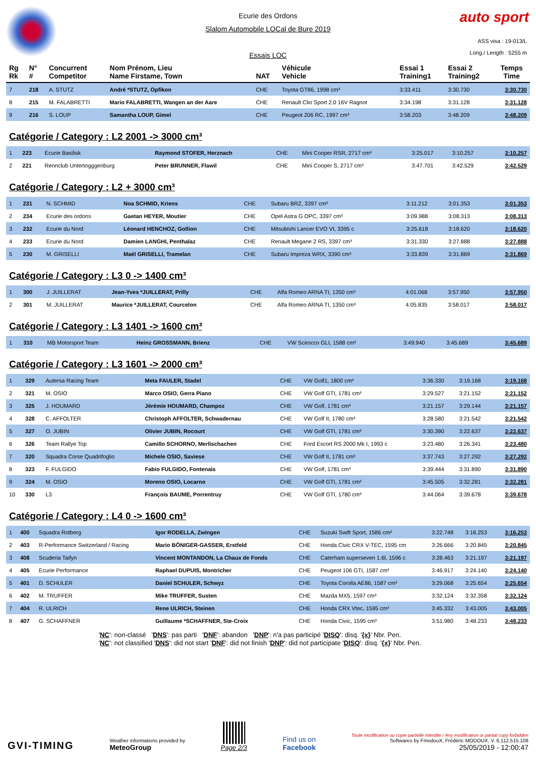auto sport
Ecurie des Ordons
Slalom Automobile LOCal de Bure 2019
Essais LOC
ASS visa : 19-013/L
Long./ Length : 5255 m
| Rg Rk | N° # | Concurrent Competitor | Nom Prénom, Lieu Name Firstame, Town | NAT | Véhicule Vehicle | Essai 1 Training1 | Essai 2 Training2 | Temps Time |
| --- | --- | --- | --- | --- | --- | --- | --- | --- |
| 7 | 218 | A. STUTZ | André *STUTZ, Opfikon | CHE | Toyota GT86, 1998 cm³ | 3:33.411 | 3:30.730 | 3:30.730 |
| 8 | 215 | M. FALABRETTI | Mario FALABRETTI, Wangen an der Aare | CHE | Renault Clio Sport 2.0 16V Ragnot | 3:34.198 | 3:31.128 | 3:31.128 |
| 9 | 216 | S. LOUP | Samantha LOUP, Gimel | CHE | Peugeot 206 RC, 1997 cm³ | 3:58.203 | 3:48.209 | 3:48.209 |
Catégorie / Category : L2 2001 -> 3000 cm³
| 1 | 223 | Ecurie Basilisk | Raymond STOFER, Herznach | CHE | Mini Cooper RSR, 2717 cm³ | 3:25.017 | 3:10.257 | 3:10.257 |
| 2 | 221 | Rennclub Untertogggenburg | Peter BRUNNER, Flawil | CHE | Mini Cooper S, 2717 cm³ | 3:47.701 | 3:42.529 | 3:42.529 |
Catégorie / Category : L2 + 3000 cm³
| 1 | 231 | N. SCHMID | Noa SCHMID, Kriens | CHE | Subaru BRZ, 3397 cm³ | 3:11.212 | 3:01.353 | 3:01.353 |
| 2 | 234 | Ecurie des ordons | Gaetan HEYER, Moutier | CHE | Opel Astra G OPC, 3397 cm³ | 3:09.988 | 3:08.313 | 3:08.313 |
| 3 | 232 | Ecurie du Nord | Léonard HENCHOZ, Gollion | CHE | Mitsubishi Lancer EVO VI, 3395 c | 3:25.618 | 3:18.620 | 3:18.620 |
| 4 | 233 | Ecurie du Nord | Damien LANGHI, Penthalaz | CHE | Renault Megane 2 RS, 3397 cm³ | 3:31.330 | 3:27.888 | 3:27.888 |
| 5 | 230 | M. GRISELLI | Maël GRISELLI, Tramelan | CHE | Subaru Impreza WRX, 3390 cm³ | 3:33.839 | 3:31.869 | 3:31.869 |
Catégorie / Category : L3 0 -> 1400 cm³
| 1 | 300 | J. JUILLERAT | Jean-Yves *JUILLERAT, Prilly | CHE | Alfa Romeo ARNA TI, 1350 cm³ | 4:01.068 | 3:57.950 | 3:57.950 |
| 2 | 301 | M. JUILLERAT | Maurice *JUILLERAT, Courcelon | CHE | Alfa Romeo ARNA TI, 1350 cm³ | 4:05.835 | 3:58.017 | 3:58.017 |
Catégorie / Category : L3 1401 -> 1600 cm³
| 1 | 310 | MB Motorsport Team | Heinz GROSSMANN, Brienz | CHE | VW Scirocco GLI, 1588 cm³ | 3:49.940 | 3:45.689 | 3:45.689 |
Catégorie / Category : L3 1601 -> 2000 cm³
| 1 | 329 | Autersa Racing Team | Meta FAULER, Stadel | CHE | VW Golf1, 1800 cm³ | 3:36.330 | 3:19.168 | 3:19.168 |
| 2 | 321 | M. OSIO | Marco OSIO, Gerra Piano | CHE | VW Golf GTI, 1781 cm³ | 3:29.527 | 3:21.152 | 3:21.152 |
| 3 | 325 | J. HOUMARD | Jérémie HOUMARD, Champoz | CHE | VW Golf, 1781 cm³ | 3:21.157 | 3:29.144 | 3:21.157 |
| 4 | 328 | C. AFFOLTER | Christoph AFFOLTER, Schwadernau | CHE | VW Golf II, 1780 cm³ | 3:28.580 | 3:21.542 | 3:21.542 |
| 5 | 327 | O. JUBIN | Olivier JUBIN, Rocourt | CHE | VW Golf GTI, 1781 cm³ | 3:30.390 | 3:22.637 | 3:22.637 |
| 6 | 326 | Team Rallye Top | Camillo SCHORNO, Merlischachen | CHE | Ford Escort RS 2000 Mk I, 1993 c | 3:23.480 | 3:26.341 | 3:23.480 |
| 7 | 320 | Squadra Corse Quadrifoglio | Michele OSIO, Saviese | CHE | VW Golf II, 1781 cm³ | 3:37.743 | 3:27.292 | 3:27.292 |
| 8 | 323 | F. FULGIDO | Fabio FULGIDO, Fontenais | CHE | VW Golf, 1781 cm³ | 3:39.444 | 3:31.890 | 3:31.890 |
| 9 | 324 | M. OSIO | Moreno OSIO, Locarno | CHE | VW Golf GTI, 1781 cm³ | 3:45.505 | 3:32.281 | 3:32.281 |
| 10 | 330 | L3 | François BAUME, Porrentruy | CHE | VW Golf GTI, 1780 cm³ | 3:44.064 | 3:39.678 | 3:39.678 |
Catégorie / Category : L4 0 -> 1600 cm³
| 1 | 400 | Squadra Rotberg | Igor RODELLA, Zwingen | CHE | Suzuki Swift Sport, 1586 cm³ | 3:22.748 | 3:16.253 | 3:16.253 |
| 2 | 403 | R-Performance Switzerland / Racing | Mario BÖNIGER-GASSER, Erstfeld | CHE | Honda Civic CRX V-TEC, 1595 cm | 3:26.666 | 3:20.845 | 3:20.845 |
| 3 | 408 | Scuderia Taifyn | Vincent MONTANDON, La Chaux de Fonds | CHE | Caterham superseven 1.6l, 1596 c | 3:28.463 | 3:21.197 | 3:21.197 |
| 4 | 405 | Ecurie Performance | Raphael DUPUIS, Montricher | CHE | Peugeot 106 GTI, 1587 cm³ | 3:46.917 | 3:24.140 | 3:24.140 |
| 5 | 401 | D. SCHULER | Daniel SCHULER, Schwyz | CHE | Toyota Corolla AE86, 1587 cm³ | 3:29.068 | 3:25.654 | 3:25.654 |
| 6 | 402 | M. TRUFFER | Mike TRUFFER, Susten | CHE | Mazda MX5, 1597 cm³ | 3:32.124 | 3:32.358 | 3:32.124 |
| 7 | 404 | R. ULRICH | Rene ULRICH, Steinen | CHE | Honda CRX Vtec, 1595 cm³ | 3:45.332 | 3:43.005 | 3:43.005 |
| 8 | 407 | G. SCHAFFNER | Guillaume *SCHAFFNER, Ste-Croix | CHE | Honda Civic, 1595 cm³ | 3:51.980 | 3:48.233 | 3:48.233 |
'NC': non-classé 'DNS': pas parti 'DNF': abandon 'DNP': n'a pas participé 'DISQ': disq. '{x}' Nbr. Pen.
'NC': not classified 'DNS': did not start 'DNF': did not finish 'DNP': did not participate 'DISQ': disq. '{x}' Nbr. Pen.
GVI-TIMING
Weather informations provided by
MeteoGroup
Page 2/3
Find us on
Facebook
Toute modification ou copie partielle interdite / Any modification or partial copy forbidden
Softwares by FmodouX, Frédéric MODOUX, V. 6.112.515.108
25/05/2019 - 12:00:47